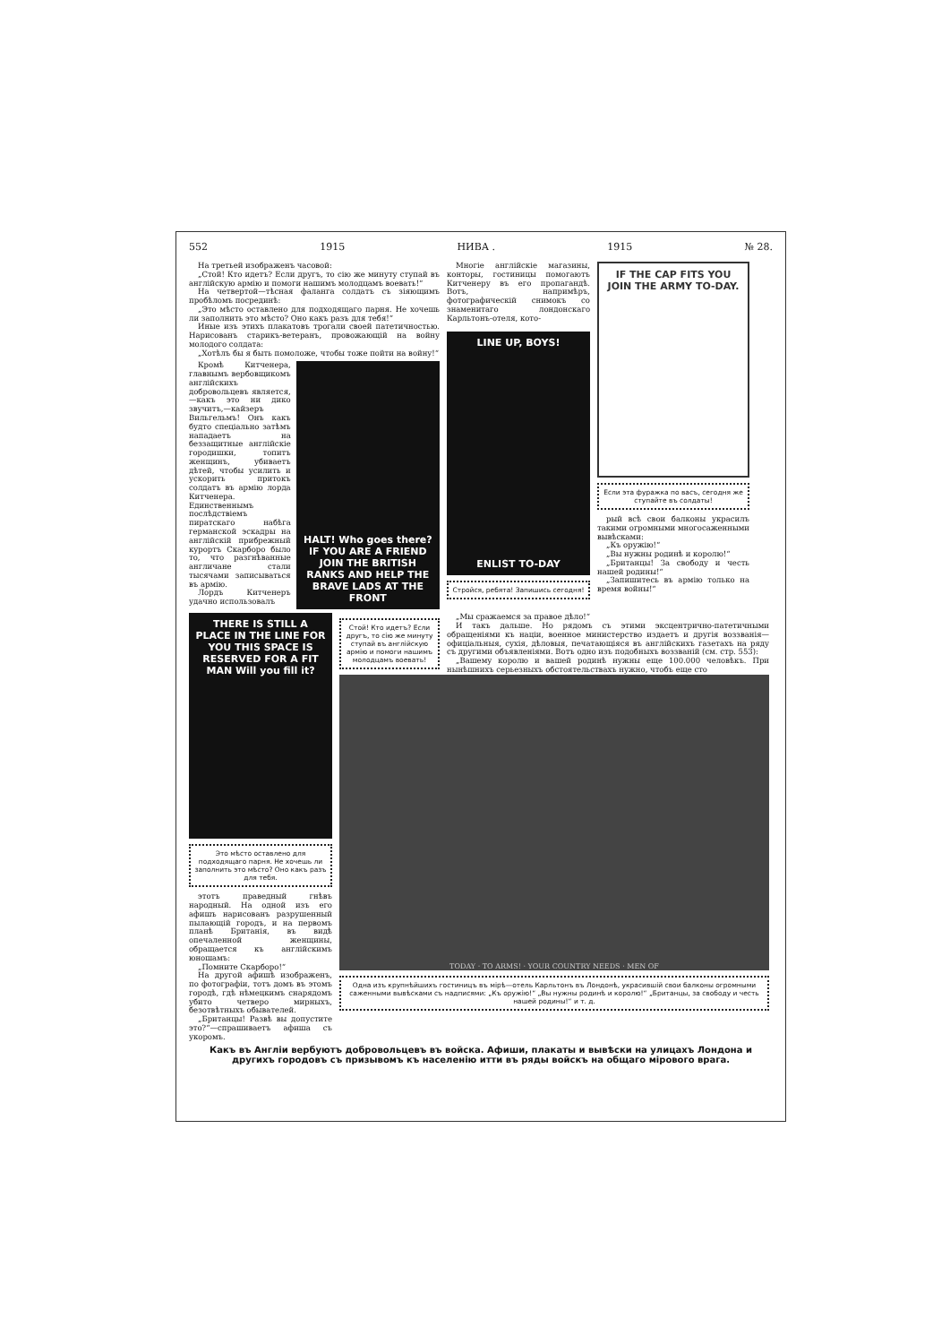552 1915 НИВА . 1915 № 28.
На третьей изображенъ часовой:
„Стой! Кто идетъ? Если другъ, то сію же минуту ступай въ англійскую армію и помоги нашимъ молодцамъ воевать!“
На четвертой—тѣсная фаланга солдатъ съ зіяющимъ пробѣломъ посрединѣ:
„Это мѣсто оставлено для подходящаго парня. Не хочешь ли заполнить это мѣсто? Оно какъ разъ для тебя!“
Иные изъ этихъ плакатовъ трогали своей патетичностью. Нарисованъ старикъ-ветеранъ, провожающій на войну молодого солдата:
„Хотѣлъ бы я быть помоложе, чтобы тоже пойти на войну!“
Кромѣ Китченера, главнымъ вербовщикомъ англійскихъ добровольцевъ является,—какъ это ни дико звучитъ,—кайзеръ Вильгельмъ! Онъ какъ будто спеціально затѣмъ нападаетъ на беззащитные англійскіе городишки, топитъ женщинъ, убиваетъ дѣтей, чтобы усилить и ускорить притокъ солдатъ въ армію лорда Китченера. Единственнымъ послѣдствіемъ пиратскаго набѣга германской эскадры на англійскій прибрежный курортъ Скарборо было то, что разгнѣванные англичане стали тысячами записываться въ армію.
Лордъ Китченеръ удачно использовалъ
HALT! Who goes there? IF YOU ARE A FRIEND JOIN THE BRITISH RANKS AND HELP THE BRAVE LADS AT THE FRONT
Многіе англійскіе магазины, конторы, гостиницы помогаютъ Китченеру въ его пропагандѣ. Вотъ, напримѣръ, фотографическій снимокъ со знаменитаго лондонскаго Карльтонъ-отеля, кото-
LINE UP, BOYS!
ENLIST TO-DAY
Стройся, ребята! Запишись сегодня!
IF THE CAP FITS YOU JOIN THE ARMY TO-DAY.
Если эта фуражка по васъ, сегодня же ступайте въ солдаты!
рый всѣ свои балконы украсилъ такими огромными многосаженными вывѣсками:
„Къ оружію!“
„Вы нужны родинѣ и королю!“
„Британцы! За свободу и честь нашей родины!“
„Запишитесь въ армію только на время войны!“
THERE IS STILL A PLACE IN THE LINE FOR YOU THIS SPACE IS RESERVED FOR A FIT MAN Will you fill it?
Это мѣсто оставлено для подходящаго парня. Не хочешь ли заполнить это мѣсто? Оно какъ разъ для тебя.
этотъ праведный гнѣвъ народный. На одной изъ его афишъ нарисованъ разрушенный пылающій городъ, и на первомъ планѣ Британія, въ видѣ опечаленной женщины, обращается къ англійскимъ юношамъ:
„Помните Скарборо!“
На другой афишѣ изображенъ, по фотографіи, тотъ домъ въ этомъ городѣ, гдѣ нѣмецкимъ снарядомъ убито четверо мирныхъ, безотвѣтныхъ обывателей.
„Британцы! Развѣ вы допустите это?“—спрашиваетъ афиша съ укоромъ.
Стой! Кто идетъ? Если другъ, то сію же минуту ступай въ англійскую армію и помоги нашимъ молодцамъ воевать!
„Мы сражаемся за правое дѣло!“
И такъ дальше. Но рядомъ съ этими эксцентрично-патетичными обращеніями къ націи, военное министерство издаетъ и другія воззванія—офиціальныя, сухія, дѣловыя, печатающіяся въ англійскихъ газетахъ на ряду съ другими объявленіями. Вотъ одно изъ подобныхъ воззваній (см. стр. 553):
„Вашему королю и вашей родинѣ нужны еще 100.000 человѣкъ. При нынѣшнихъ серьезныхъ обстоятельствахъ нужно, чтобъ еще сто
TODAY · TO ARMS! · YOUR COUNTRY NEEDS · MEN OF
Одна изъ крупнѣйшихъ гостиницъ въ мірѣ—отель Карльтонъ въ Лондонѣ, украсившій свои балконы огромными саженными вывѣсками съ надписями: „Къ оружію!“ „Вы нужны родинѣ и королю!“ „Британцы, за свободу и честь нашей родины!“ и т. д.
Какъ въ Англіи вербуютъ добровольцевъ въ войска. Афиши, плакаты и вывѣски на улицахъ Лондона и другихъ городовъ съ призывомъ къ населенію итти въ ряды войскъ на общаго міровогo врага.